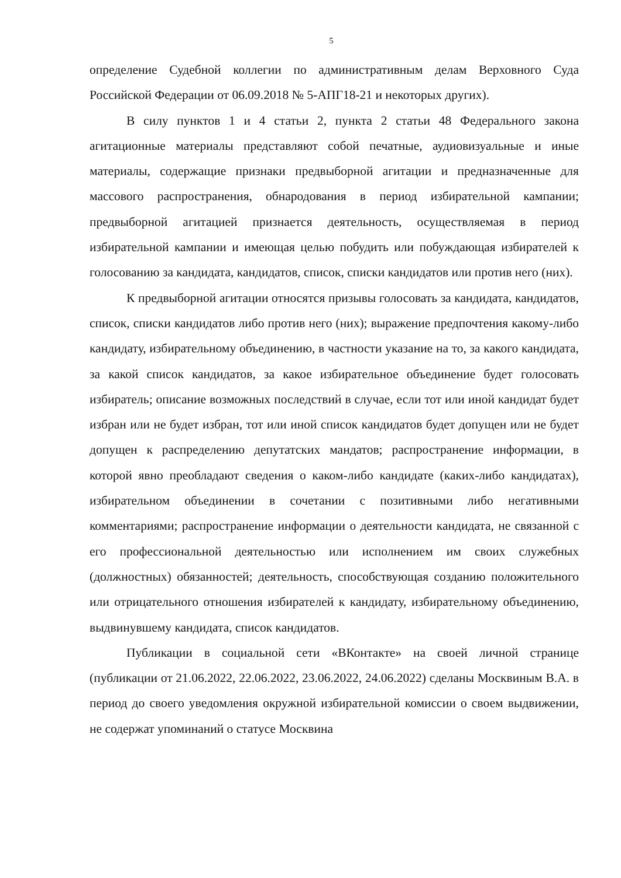5
определение Судебной коллегии по административным делам Верховного Суда Российской Федерации от 06.09.2018 № 5-АПГ18-21 и некоторых других).
В силу пунктов 1 и 4 статьи 2, пункта 2 статьи 48 Федерального закона агитационные материалы представляют собой печатные, аудиовизуальные и иные материалы, содержащие признаки предвыборной агитации и предназначенные для массового распространения, обнародования в период избирательной кампании; предвыборной агитацией признается деятельность, осуществляемая в период избирательной кампании и имеющая целью побудить или побуждающая избирателей к голосованию за кандидата, кандидатов, список, списки кандидатов или против него (них).
К предвыборной агитации относятся призывы голосовать за кандидата, кандидатов, список, списки кандидатов либо против него (них); выражение предпочтения какому-либо кандидату, избирательному объединению, в частности указание на то, за какого кандидата, за какой список кандидатов, за какое избирательное объединение будет голосовать избиратель; описание возможных последствий в случае, если тот или иной кандидат будет избран или не будет избран, тот или иной список кандидатов будет допущен или не будет допущен к распределению депутатских мандатов; распространение информации, в которой явно преобладают сведения о каком-либо кандидате (каких-либо кандидатах), избирательном объединении в сочетании с позитивными либо негативными комментариями; распространение информации о деятельности кандидата, не связанной с его профессиональной деятельностью или исполнением им своих служебных (должностных) обязанностей; деятельность, способствующая созданию положительного или отрицательного отношения избирателей к кандидату, избирательному объединению, выдвинувшему кандидата, список кандидатов.
Публикации в социальной сети «ВКонтакте» на своей личной странице (публикации от 21.06.2022, 22.06.2022, 23.06.2022, 24.06.2022) сделаны Москвиным В.А. в период до своего уведомления окружной избирательной комиссии о своем выдвижении, не содержат упоминаний о статусе Москвина